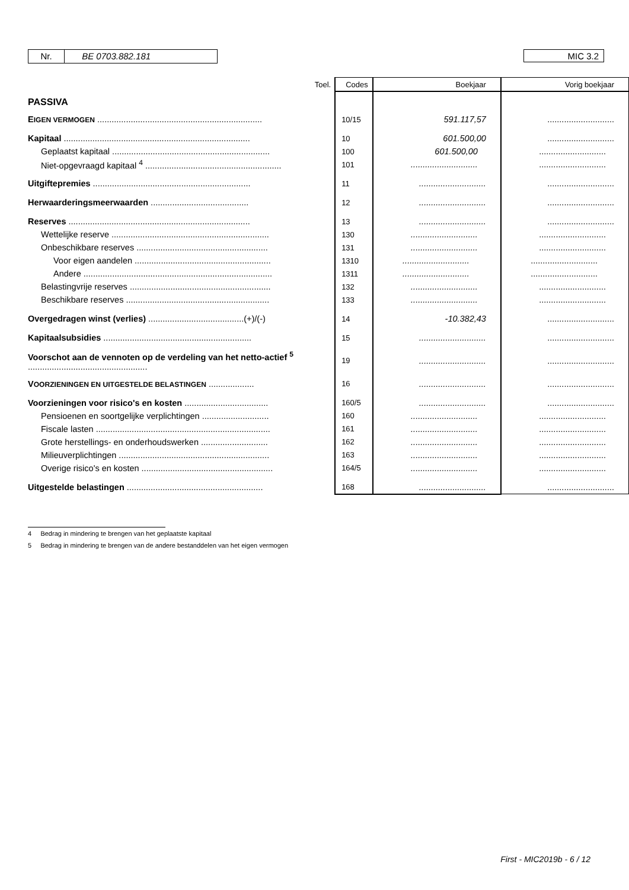Nr. BE 0703.882.181 MIC 3.2
| | Toel. | Codes | Boekjaar | Vorig boekjaar |
| PASSIVA | | | | |
| E IGEN VERMOGEN ..................................................................... | | 10/15 | 591.117,57 | ............................ |
| Kapitaal .............................................................................. | | 10 | 601.500,00 | ............................ |
| Geplaatst kapitaal .................................................................. | | 100 | 601.500,00 | ............................ |
| Niet-opgevraagd kapitaal <sup>4</sup> ......................................................... | | 101 | ............................ | ............................ |
| Uitgiftepremies .................................................................. | | 11 | ............................ | ............................ |
| Herwaarderingsmeerwaarden ......................................... | | 12 | ............................ | ............................ |
| Reserves ............................................................................ | | 13 | ............................ | ............................ |
| Wettelijke reserve .................................................................. | | 130 | ............................ | ............................ |
| Onbeschikbare reserves ....................................................... | | 131 | ............................ | ............................ |
| Voor eigen aandelen ......................................................... | | 1310 | ............................ | ............................ |
| Andere ............................................................................... | | 1311 | ............................ | ............................ |
| Belastingvrije reserves ........................................................... | | 132 | ............................ | ............................ |
| Beschikbare reserves ............................................................ | | 133 | ............................ | ............................ |
| Overgedragen winst (verlies) ........................................(+)/(-) | | 14 | -10.382,43 | ............................ |
| Kapitaalsubsidies .............................................................. | | 15 | ............................ | ............................ |
| Voorschot aan de vennoten op de verdeling van het netto-actief <sup>5</sup> .................................................. | | 19 | ............................ | ............................ |
| V OORZIENINGEN EN UITGESTELDE BELASTINGEN ................... | | 16 | ............................ | ............................ |
| Voorzieningen voor risico's en kosten ................................... | | 160/5 | ............................ | ............................ |
| Pensioenen en soortgelijke verplichtingen ............................ | | 160 | ............................ | ............................ |
| Fiscale lasten ......................................................................... | | 161 | ............................ | ............................ |
| Grote herstellings- en onderhoudswerken ............................ | | 162 | ............................ | ............................ |
| Milieuverplichtingen ............................................................... | | 163 | ............................ | ............................ |
| Overige risico's en kosten ....................................................... | | 164/5 | ............................ | ............................ |
| Uitgestelde belastingen ......................................................... | | 168 | ............................ | ............................ |
4 Bedrag in mindering te brengen van het geplaatste kapitaal
5 Bedrag in mindering te brengen van de andere bestanddelen van het eigen vermogen
First - MIC2019b - 6 / 12